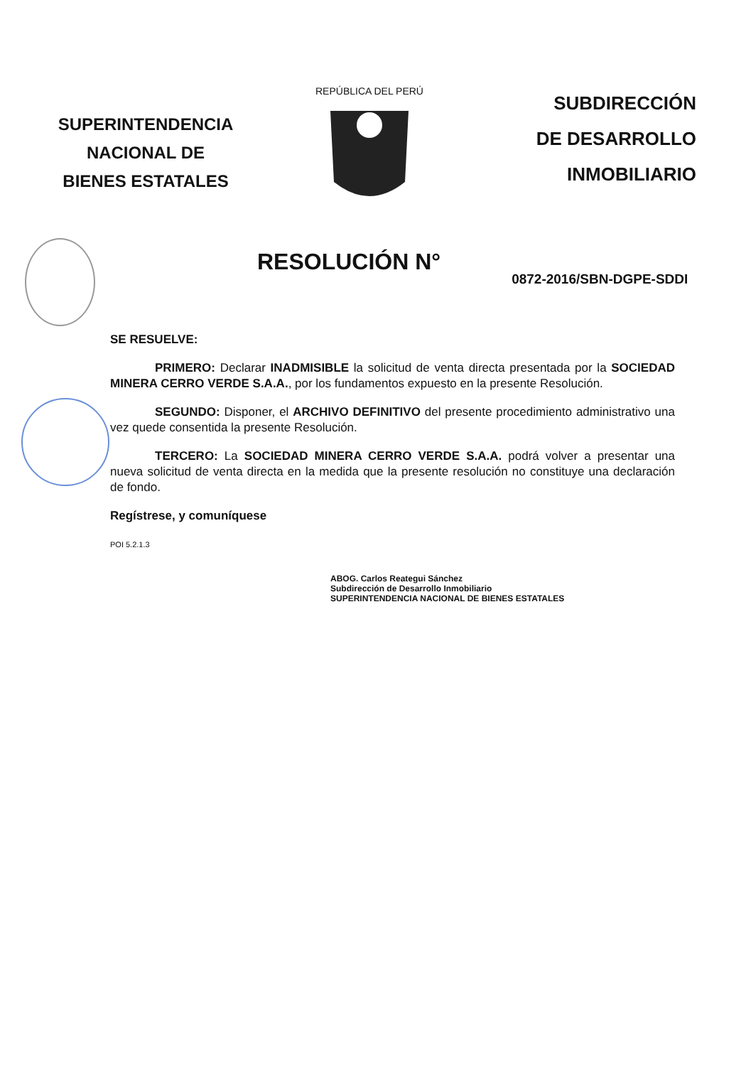SUPERINTENDENCIA
NACIONAL DE
BIENES ESTATALES
REPÚBLICA DEL PERÚ
SUBDIRECCIÓN
DE DESARROLLO
INMOBILIARIO
RESOLUCIÓN N°
0872-2016/SBN-DGPE-SDDI
SE RESUELVE:
PRIMERO: Declarar INADMISIBLE la solicitud de venta directa presentada por la SOCIEDAD MINERA CERRO VERDE S.A.A., por los fundamentos expuesto en la presente Resolución.
SEGUNDO: Disponer, el ARCHIVO DEFINITIVO del presente procedimiento administrativo una vez quede consentida la presente Resolución.
TERCERO: La SOCIEDAD MINERA CERRO VERDE S.A.A. podrá volver a presentar una nueva solicitud de venta directa en la medida que la presente resolución no constituye una declaración de fondo.
Regístrese, y comuníquese
POI 5.2.1.3
ABOG. Carlos Reategui Sánchez
Subdirección de Desarrollo Inmobiliario
SUPERINTENDENCIA NACIONAL DE BIENES ESTATALES